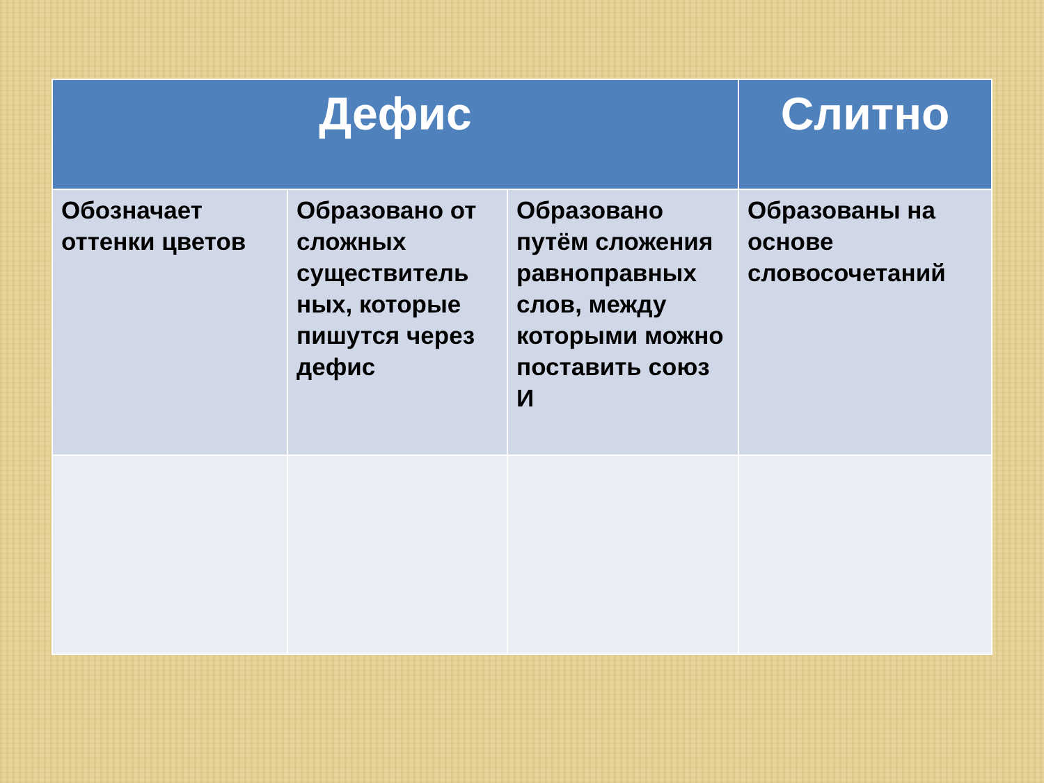| Дефис | | | Слитно |
| --- | --- | --- | --- |
| Обозначает оттенки цветов | Образовано от сложных существитель ных, которые пишутся через дефис | Образовано путём сложения равноправных слов, между которыми можно поставить союз И | Образованы на основе словосочетаний |